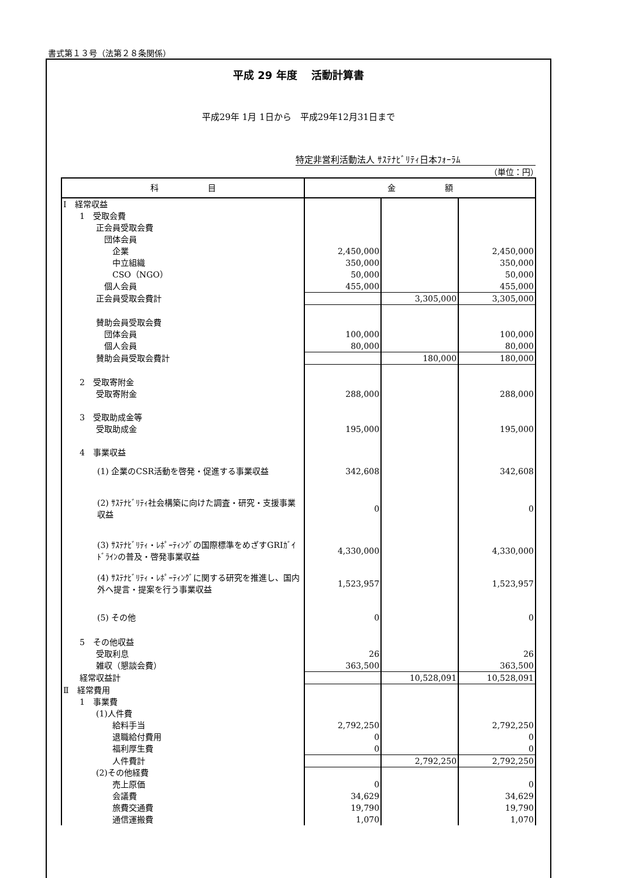書式第１３号（法第２８条関係）
平成 29 年度　 活動計算書
平成29年 1月 1日から　平成29年12月31日まで
特定非営利活動法人 ｻｽﾃﾅﾋﾞﾘﾃｨ日本ﾌｫｰﾗﾑ
（単位：円）
| 科 目 | 金 額 | | |
| --- | --- | --- | --- |
| Ⅰ 経常収益 | | | |
| 1 受取会費 | | | |
| 正会員受取会費 | | | |
| 団体会員 | | | |
| 企業 | 2,450,000 | | 2,450,000 |
| 中立組織 | 350,000 | | 350,000 |
| CSO（NGO） | 50,000 | | 50,000 |
| 個人会員 | 455,000 | | 455,000 |
| 正会員受取会費計 | | 3,305,000 | 3,305,000 |
| 賛助会員受取会費 | | | |
| 団体会員 | 100,000 | | 100,000 |
| 個人会員 | 80,000 | | 80,000 |
| 賛助会員受取会費計 | | 180,000 | 180,000 |
| 2 受取寄附金 | | | |
| 受取寄附金 | 288,000 | | 288,000 |
| 3 受取助成金等 | | | |
| 受取助成金 | 195,000 | | 195,000 |
| 4 事業収益 | | | |
| (1) 企業のCSR活動を啓発・促進する事業収益 | 342,608 | | 342,608 |
| (2) ｻｽﾃﾅﾋﾞﾘﾃｨ社会構築に向けた調査・研究・支援事業収益 | 0 | | 0 |
| (3) ｻｽﾃﾅﾋﾞﾘﾃｨ・ﾚﾎﾟｰﾃｨﾝｸﾞの国際標準をめざすGRIｶﾞｲﾄﾞﾗｲﾝの普及・啓発事業収益 | 4,330,000 | | 4,330,000 |
| (4) ｻｽﾃﾅﾋﾞﾘﾃｨ・ﾚﾎﾟｰﾃｨﾝｸﾞに関する研究を推進し、国内外へ提言・提案を行う事業収益 | 1,523,957 | | 1,523,957 |
| (5) その他 | 0 | | 0 |
| 5 その他収益 | | | |
| 受取利息 | 26 | | 26 |
| 雑収（懇談会費） | 363,500 | | 363,500 |
| 経常収益計 | | 10,528,091 | 10,528,091 |
| Ⅱ 経常費用 | | | |
| 1 事業費 | | | |
| (1)人件費 | | | |
| 給料手当 | 2,792,250 | | 2,792,250 |
| 退職給付費用 | 0 | | 0 |
| 福利厚生費 | 0 | | 0 |
| 人件費計 | | 2,792,250 | 2,792,250 |
| (2)その他経費 | | | |
| 売上原価 | 0 | | 0 |
| 会議費 | 34,629 | | 34,629 |
| 旅費交通費 | 19,790 | | 19,790 |
| 通信運搬費 | 1,070 | | 1,070 |